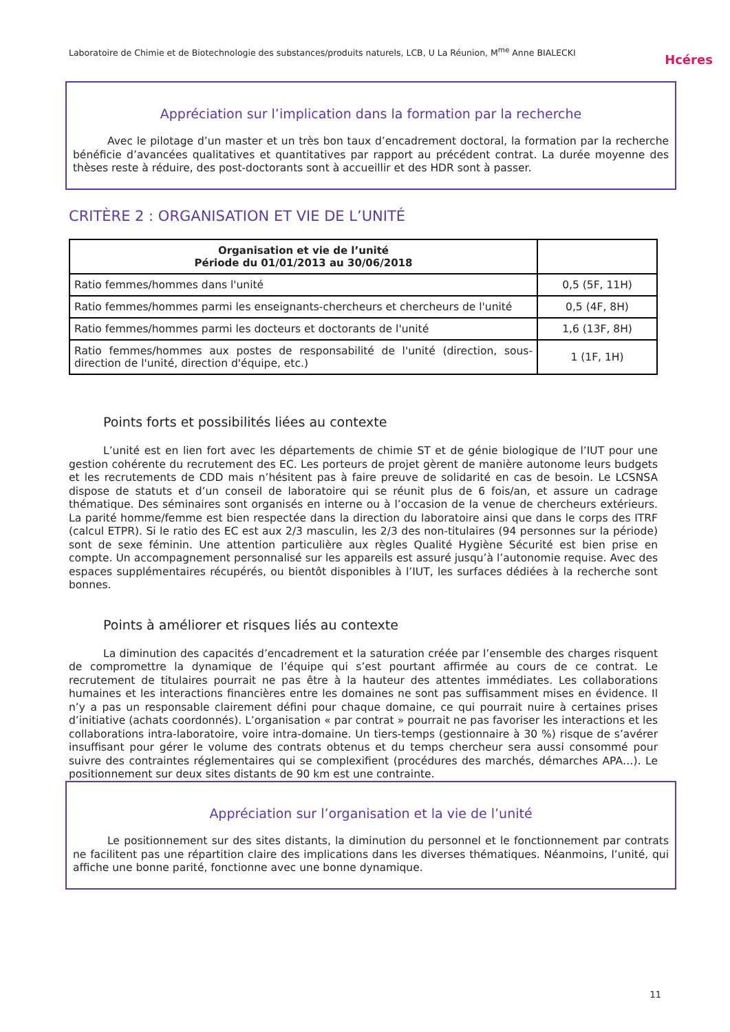Laboratoire de Chimie et de Biotechnologie des substances/produits naturels, LCB, U La Réunion, M<sup>me</sup> Anne BIALECKI
Hcéres
Appréciation sur l’implication dans la formation par la recherche
Avec le pilotage d’un master et un très bon taux d’encadrement doctoral, la formation par la recherche bénéficie d’avancées qualitatives et quantitatives par rapport au précédent contrat. La durée moyenne des thèses reste à réduire, des post-doctorants sont à accueillir et des HDR sont à passer.
CRITÈRE 2 : ORGANISATION ET VIE DE L’UNITÉ
| Organisation et vie de l’unité Période du 01/01/2013 au 30/06/2018 | |
| --- | --- |
| Ratio femmes/hommes dans l'unité | 0,5 (5F, 11H) |
| Ratio femmes/hommes parmi les enseignants-chercheurs et chercheurs de l'unité | 0,5 (4F, 8H) |
| Ratio femmes/hommes parmi les docteurs et doctorants de l'unité | 1,6 (13F, 8H) |
| Ratio femmes/hommes aux postes de responsabilité de l'unité (direction, sous-direction de l'unité, direction d'équipe, etc.) | 1 (1F, 1H) |
Points forts et possibilités liées au contexte
L’unité est en lien fort avec les départements de chimie ST et de génie biologique de l’IUT pour une gestion cohérente du recrutement des EC. Les porteurs de projet gèrent de manière autonome leurs budgets et les recrutements de CDD mais n’hésitent pas à faire preuve de solidarité en cas de besoin. Le LCSNSA dispose de statuts et d’un conseil de laboratoire qui se réunit plus de 6 fois/an, et assure un cadrage thématique. Des séminaires sont organisés en interne ou à l’occasion de la venue de chercheurs extérieurs. La parité homme/femme est bien respectée dans la direction du laboratoire ainsi que dans le corps des ITRF (calcul ETPR). Si le ratio des EC est aux 2/3 masculin, les 2/3 des non-titulaires (94 personnes sur la période) sont de sexe féminin. Une attention particulière aux règles Qualité Hygiène Sécurité est bien prise en compte. Un accompagnement personnalisé sur les appareils est assuré jusqu’à l’autonomie requise. Avec des espaces supplémentaires récupérés, ou bientôt disponibles à l’IUT, les surfaces dédiées à la recherche sont bonnes.
Points à améliorer et risques liés au contexte
La diminution des capacités d’encadrement et la saturation créée par l’ensemble des charges risquent de compromettre la dynamique de l’équipe qui s’est pourtant affirmée au cours de ce contrat. Le recrutement de titulaires pourrait ne pas être à la hauteur des attentes immédiates. Les collaborations humaines et les interactions financières entre les domaines ne sont pas suffisamment mises en évidence. Il n’y a pas un responsable clairement défini pour chaque domaine, ce qui pourrait nuire à certaines prises d’initiative (achats coordonnés). L’organisation « par contrat » pourrait ne pas favoriser les interactions et les collaborations intra-laboratoire, voire intra-domaine. Un tiers-temps (gestionnaire à 30 %) risque de s’avérer insuffisant pour gérer le volume des contrats obtenus et du temps chercheur sera aussi consommé pour suivre des contraintes réglementaires qui se complexifient (procédures des marchés, démarches APA…). Le positionnement sur deux sites distants de 90 km est une contrainte.
Appréciation sur l’organisation et la vie de l’unité
Le positionnement sur des sites distants, la diminution du personnel et le fonctionnement par contrats ne facilitent pas une répartition claire des implications dans les diverses thématiques. Néanmoins, l’unité, qui affiche une bonne parité, fonctionne avec une bonne dynamique.
11